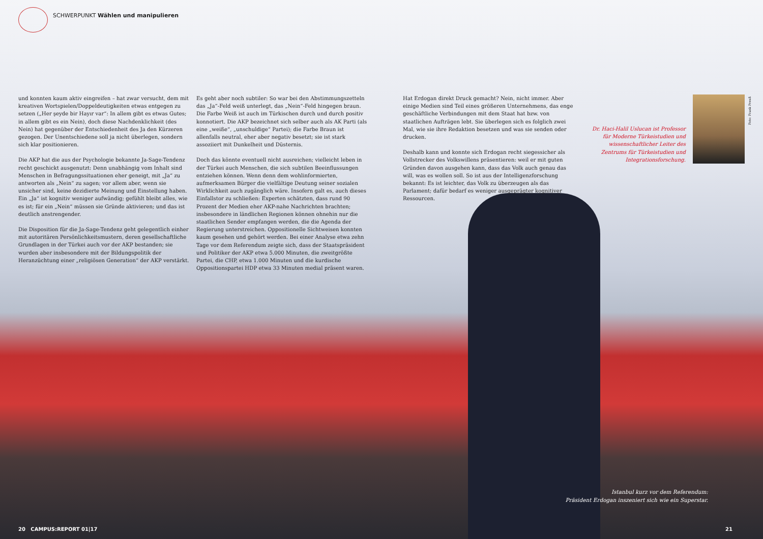SCHWERPUNKT Wählen und manipulieren
Foto: Frank Preuß
und konnten kaum aktiv eingreifen – hat zwar versucht, dem mit kreativen Wortspielen/Doppeldeutigkeiten etwas entgegen zu setzen („Her şeyde bir Hayır var“: In allem gibt es etwas Gutes; in allem gibt es ein Nein), doch diese Nachdenklichkeit (des Nein) hat gegenüber der Entschiedenheit des Ja den Kürzeren gezogen. Der Unentschiedene soll ja nicht überlegen, sondern sich klar positionieren.
Die AKP hat die aus der Psychologie bekannte Ja-Sage-Tendenz recht geschickt ausgenutzt: Denn unabhängig vom Inhalt sind Menschen in Befragungssituationen eher geneigt, mit „Ja“ zu antworten als „Nein“ zu sagen; vor allem aber, wenn sie unsicher sind, keine dezidierte Meinung und Einstellung haben. Ein „Ja“ ist kognitiv weniger aufwändig; gefühlt bleibt alles, wie es ist; für ein „Nein“ müssen sie Gründe aktivieren; und das ist deutlich anstrengender.
Die Disposition für die Ja-Sage-Tendenz geht gelegentlich einher mit autoritären Persönlichkeitsmustern, deren gesellschaftliche Grundlagen in der Türkei auch vor der AKP bestanden; sie wurden aber insbesondere mit der Bildungspolitik der Heranzüchtung einer „religiösen Generation“ der AKP verstärkt.
Es geht aber noch subtiler: So war bei den Abstimmungszetteln das „Ja“-Feld weiß unterlegt, das „Nein“-Feld hingegen braun. Die Farbe Weiß ist auch im Türkischen durch und durch positiv konnotiert. Die AKP bezeichnet sich selber auch als AK Parti (als eine „weiße“, „unschuldige“ Partei); die Farbe Braun ist allenfalls neutral, eher aber negativ besetzt; sie ist stark assoziiert mit Dunkelheit und Düsternis.
Doch das könnte eventuell nicht ausreichen; vielleicht leben in der Türkei auch Menschen, die sich subtilen Beeinflussungen entziehen können. Wenn denn dem wohlinformierten, aufmerksamen Bürger die vielfältige Deutung seiner sozialen Wirklichkeit auch zugänglich wäre. Insofern galt es, auch dieses Einfallstor zu schließen: Experten schätzten, dass rund 90 Prozent der Medien eher AKP-nahe Nachrichten brachten; insbesondere in ländlichen Regionen können ohnehin nur die staatlichen Sender empfangen werden, die die Agenda der Regierung unterstreichen. Oppositionelle Sichtweisen konnten kaum gesehen und gehört werden. Bei einer Analyse etwa zehn Tage vor dem Referendum zeigte sich, dass der Staatspräsident und Politiker der AKP etwa 5.000 Minuten, die zweitgrößte Partei, die CHP, etwa 1.000 Minuten und die kurdische Oppositionspartei HDP etwa 33 Minuten medial präsent waren.
Hat Erdogan direkt Druck gemacht? Nein, nicht immer. Aber einige Medien sind Teil eines größeren Unternehmens, das enge geschäftliche Verbindungen mit dem Staat hat bzw. von staatlichen Aufträgen lebt. Sie überlegen sich es folglich zwei Mal, wie sie ihre Redaktion besetzen und was sie senden oder drucken.
Deshalb kann und konnte sich Erdogan recht siegessicher als Vollstrecker des Volkswillens präsentieren: weil er mit guten Gründen davon ausgehen kann, dass das Volk auch genau das will, was es wollen soll. So ist aus der Intelligenzforschung bekannt: Es ist leichter, das Volk zu überzeugen als das Parlament; dafür bedarf es weniger ausgeprägter kognitiver Ressourcen.
Dr. Haci-Halil Uslucan ist Professor für Moderne Türkeistudien und wissenschaftlicher Leiter des Zentrums für Türkeistudien und Integrationsforschung.
Istanbul kurz vor dem Referendum:
Präsident Erdogan inszeniert sich wie ein Superstar.
20 CAMPUS:REPORT 01|17 21